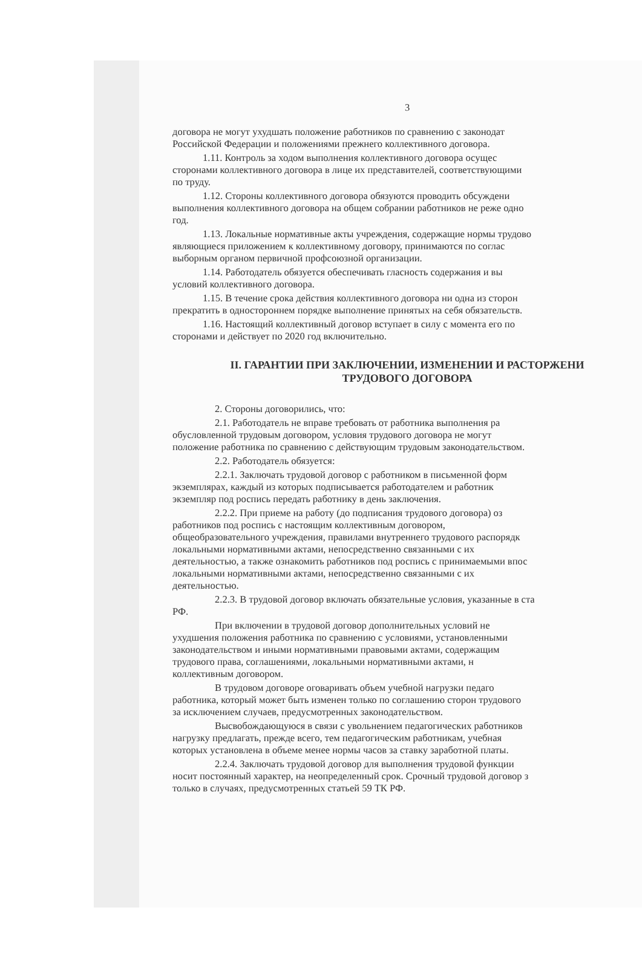3
договора не могут ухудшать положение работников по сравнению с законодат
Российской Федерации и положениями прежнего коллективного договора.
1.11. Контроль за ходом выполнения коллективного договора осущес
сторонами коллективного договора в лице их представителей, соответствующими
по труду.
1.12. Стороны коллективного договора обязуются проводить обсуждени
выполнения коллективного договора на общем собрании работников не реже одно
год.
1.13. Локальные нормативные акты учреждения, содержащие нормы трудово
являющиеся приложением к коллективному договору, принимаются по соглас
выборным органом первичной профсоюзной организации.
1.14. Работодатель обязуется обеспечивать гласность содержания и вы
условий коллективного договора.
1.15. В течение срока действия коллективного договора ни одна из сторон
прекратить в одностороннем порядке выполнение принятых на себя обязательств.
1.16. Настоящий коллективный договор вступает в силу с момента его по
сторонами и действует по 2020 год включительно.
II. ГАРАНТИИ ПРИ ЗАКЛЮЧЕНИИ, ИЗМЕНЕНИИ И РАСТОРЖЕНИ
ТРУДОВОГО ДОГОВОРА
2. Стороны договорились, что:
2.1. Работодатель не вправе требовать от работника выполнения ра
обусловленной трудовым договором, условия трудового договора не могут
положение работника по сравнению с действующим трудовым законодательством.
2.2. Работодатель обязуется:
2.2.1. Заключать трудовой договор с работником в письменной форм
экземплярах, каждый из которых подписывается работодателем и работник
экземпляр под роспись передать работнику в день заключения.
2.2.2. При приеме на работу (до подписания трудового договора) оз
работников под роспись с настоящим коллективным договором,
общеобразовательного учреждения, правилами внутреннего трудового распорядк
локальными нормативными актами, непосредственно связанными с их
деятельностью, а также ознакомить работников под роспись с принимаемыми впос
локальными нормативными актами, непосредственно связанными с их
деятельностью.
2.2.3. В трудовой договор включать обязательные условия, указанные в ста
РФ.
При включении в трудовой договор дополнительных условий не
ухудшения положения работника по сравнению с условиями, установленными
законодательством и иными нормативными правовыми актами, содержащим
трудового права, соглашениями, локальными нормативными актами, н
коллективным договором.
В трудовом договоре оговаривать объем учебной нагрузки педаго
работника, который может быть изменен только по соглашению сторон трудового
за исключением случаев, предусмотренных законодательством.
Высвобождающуюся в связи с увольнением педагогических работников
нагрузку предлагать, прежде всего, тем педагогическим работникам, учебная
которых установлена в объеме менее нормы часов за ставку заработной платы.
2.2.4. Заключать трудовой договор для выполнения трудовой функции
носит постоянный характер, на неопределенный срок. Срочный трудовой договор з
только в случаях, предусмотренных статьей 59 ТК РФ.